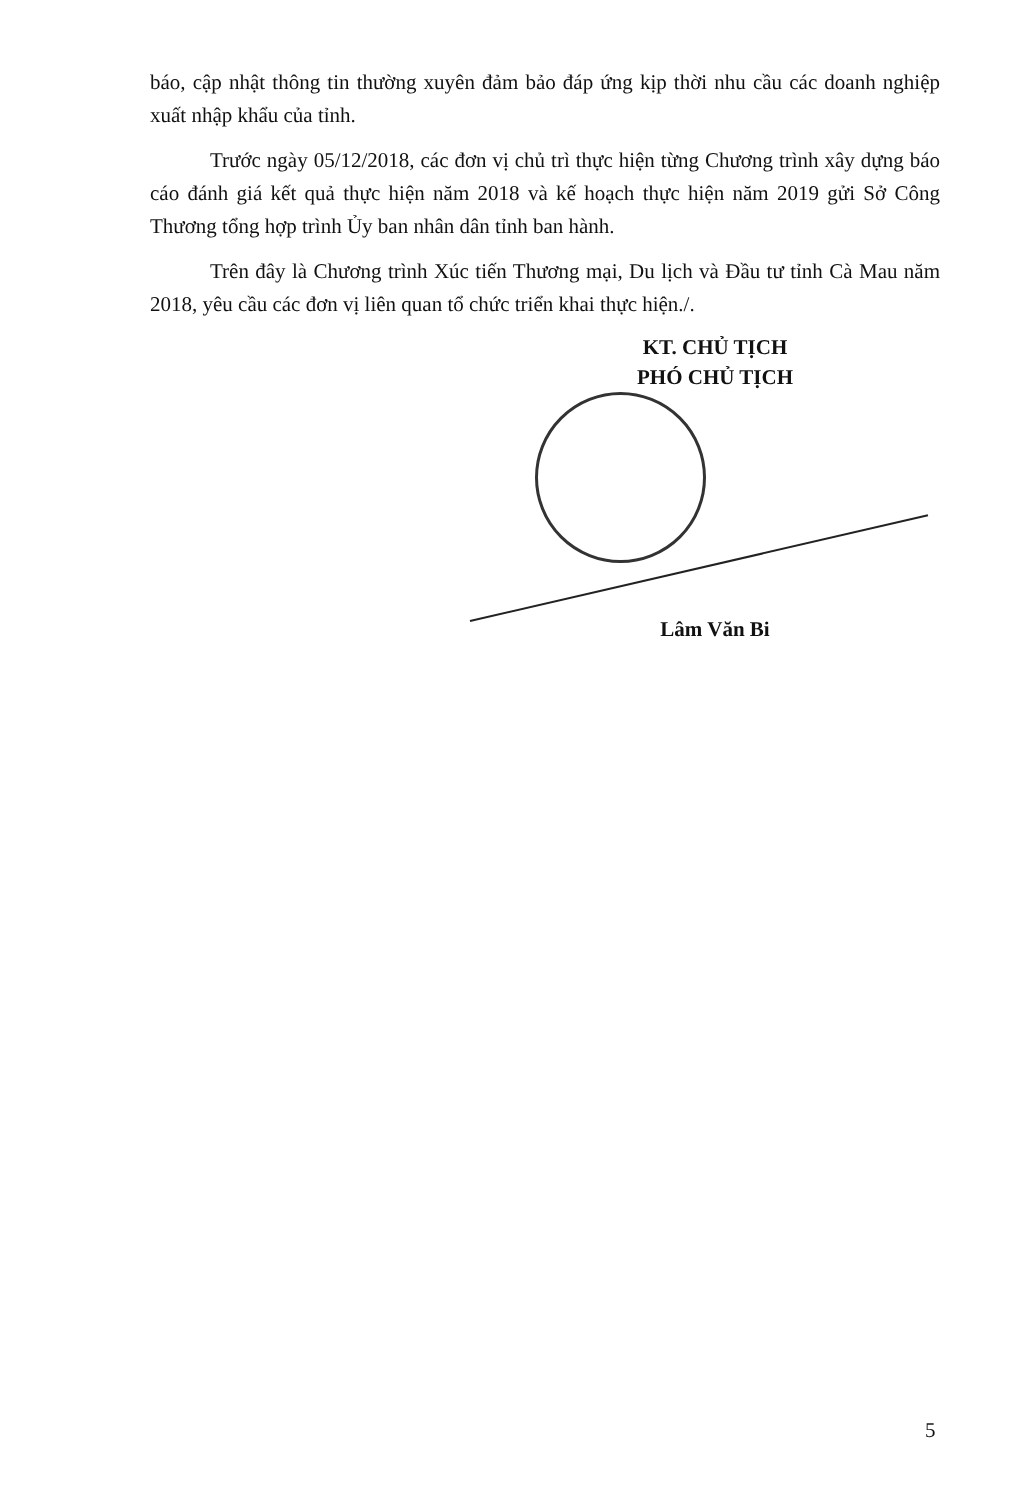báo, cập nhật thông tin thường xuyên đảm bảo đáp ứng kịp thời nhu cầu các doanh nghiệp xuất nhập khẩu của tỉnh.
Trước ngày 05/12/2018, các đơn vị chủ trì thực hiện từng Chương trình xây dựng báo cáo đánh giá kết quả thực hiện năm 2018 và kế hoạch thực hiện năm 2019 gửi Sở Công Thương tổng hợp trình Ủy ban nhân dân tỉnh ban hành.
Trên đây là Chương trình Xúc tiến Thương mại, Du lịch và Đầu tư tỉnh Cà Mau năm 2018, yêu cầu các đơn vị liên quan tổ chức triển khai thực hiện./.
KT. CHỦ TỊCH
PHÓ CHỦ TỊCH
Lâm Văn Bi
5